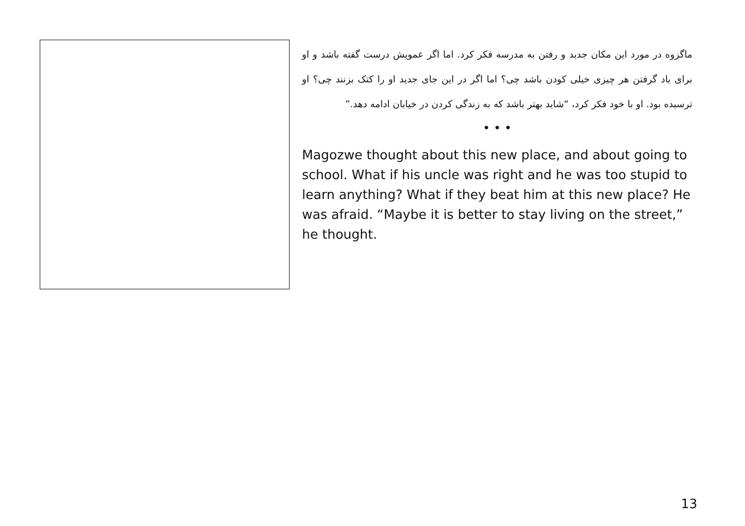ماگزوه در مورد این مکان جدید و رفتن به مدرسه فکر کرد. اما اگر عمویش درست گفته باشد و او برای یاد گرفتن هر چیزی خیلی کودن باشد چی؟ اما اگر در این جای جدید او را کتک بزنند چی؟ او ترسیده بود. او با خود فکر کرد، “شاید بهتر باشد که به زندگی کردن در خیابان ادامه دهد.”
• • •
Magozwe thought about this new place, and about going to school. What if his uncle was right and he was too stupid to learn anything? What if they beat him at this new place? He was afraid. “Maybe it is better to stay living on the street,” he thought.
13